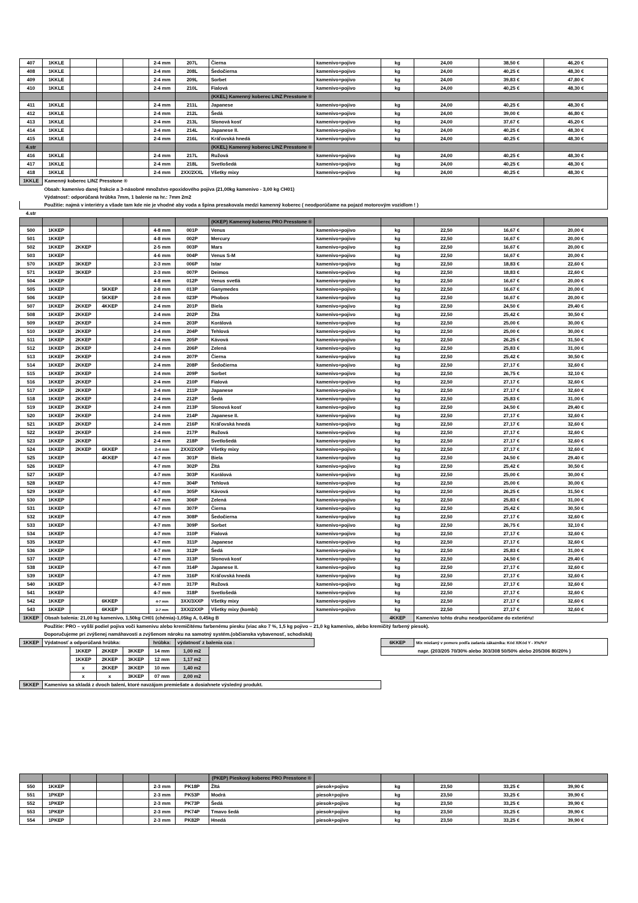| 407 | 1KKLE | | | | 2-4 mm | 207L | Čierna | kamenivo+pojivo | kg | 24,00 | 38,50 € | 46,20 € |
| 408 | 1KKLE | | | | 2-4 mm | 208L | Šedočierna | kamenivo+pojivo | kg | 24,00 | 40,25 € | 48,30 € |
| 409 | 1KKLE | | | | 2-4 mm | 209L | Sorbet | kamenivo+pojivo | kg | 24,00 | 39,83 € | 47,80 € |
| 410 | 1KKLE | | | | 2-4 mm | 210L | Fialová | kamenivo+pojivo | kg | 24,00 | 40,25 € | 48,30 € |
| | | | | | | | (KKEL) Kamenný koberec LINZ Presstone ® | | | | | |
| 411 | 1KKLE | | | | 2-4 mm | 211L | Japanese | kamenivo+pojivo | kg | 24,00 | 40,25 € | 48,30 € |
| 412 | 1KKLE | | | | 2-4 mm | 212L | Šedá | kamenivo+pojivo | kg | 24,00 | 39,00 € | 46,80 € |
| 413 | 1KKLE | | | | 2-4 mm | 213L | Slonová kosť | kamenivo+pojivo | kg | 24,00 | 37,67 € | 45,20 € |
| 414 | 1KKLE | | | | 2-4 mm | 214L | Japanese II. | kamenivo+pojivo | kg | 24,00 | 40,25 € | 48,30 € |
| 415 | 1KKLE | | | | 2-4 mm | 216L | Kráľovská hnedá | kamenivo+pojivo | kg | 24,00 | 40,25 € | 48,30 € |
| 4.str | | | | | | | (KKEL) Kamenný koberec LINZ Presstone ® | | | | | |
| 416 | 1KKLE | | | | 2-4 mm | 217L | Ružová | kamenivo+pojivo | kg | 24,00 | 40,25 € | 48,30 € |
| 417 | 1KKLE | | | | 2-4 mm | 218L | Svetlošedá | kamenivo+pojivo | kg | 24,00 | 40,25 € | 48,30 € |
| 418 | 1KKLE | | | | 2-4 mm | 2XX/2XXL | Všetky mixy | kamenivo+pojivo | kg | 24,00 | 40,25 € | 48,30 € |
| 1KKLE | Kamenný koberec LINZ Presstone ® | | | | | | | | | | | |
| | Obsah: kamenivo danej frakcie a 3-násobné množstvo epoxidového pojiva (21,00kg kamenivo - 3,00 kg CH01) | | | | | | | | | | | |
| | Výdatnosť: odporúčaná hrúbka 7mm, 1 balenie na hr.: 7mm 2m2 | | | | | | | | | | | |
| | Použitie: najmä v interiéry a všade tam kde nie je vhodné aby voda a špina presakovala medzi kamenný koberec ( neodporúčame na pojazd motorovým vozidlom ! ) | | | | | | | | | | | |
| 4.str | | | | | | | | | | | | |
| | | | | | | | (KKEP) Kamenný koberec PRO Presstone ® | | | | | |
| 500 | 1KKEP | | | | 4-8 mm | 001P | Venus | kamenivo+pojivo | kg | 22,50 | 16,67 € | 20,00 € |
| 501 | 1KKEP | | | | 4-8 mm | 002P | Mercury | kamenivo+pojivo | kg | 22,50 | 16,67 € | 20,00 € |
| 502 | 1KKEP | 2KKEP | | | 2-5 mm | 003P | Mars | kamenivo+pojivo | kg | 22,50 | 16,67 € | 20,00 € |
| 503 | 1KKEP | | | | 4-6 mm | 004P | Venus S-M | kamenivo+pojivo | kg | 22,50 | 16,67 € | 20,00 € |
| 570 | 1KKEP | 3KKEP | | | 2-3 mm | 006P | Istar | kamenivo+pojivo | kg | 22,50 | 18,83 € | 22,60 € |
| 571 | 1KKEP | 3KKEP | | | 2-3 mm | 007P | Deimos | kamenivo+pojivo | kg | 22,50 | 18,83 € | 22,60 € |
| 504 | 1KKEP | | | | 4-8 mm | 012P | Venus svetlá | kamenivo+pojivo | kg | 22,50 | 16,67 € | 20,00 € |
| 505 | 1KKEP | | 5KKEP | | 2-8 mm | 013P | Ganymedes | kamenivo+pojivo | kg | 22,50 | 16,67 € | 20,00 € |
| 506 | 1KKEP | | 5KKEP | | 2-8 mm | 023P | Phobos | kamenivo+pojivo | kg | 22,50 | 16,67 € | 20,00 € |
| 507 | 1KKEP | 2KKEP | 4KKEP | | 2-4 mm | 201P | Biela | kamenivo+pojivo | kg | 22,50 | 24,50 € | 29,40 € |
| 508 | 1KKEP | 2KKEP | | | 2-4 mm | 202P | Žltá | kamenivo+pojivo | kg | 22,50 | 25,42 € | 30,50 € |
| 509 | 1KKEP | 2KKEP | | | 2-4 mm | 203P | Korálová | kamenivo+pojivo | kg | 22,50 | 25,00 € | 30,00 € |
| 510 | 1KKEP | 2KKEP | | | 2-4 mm | 204P | Tehlová | kamenivo+pojivo | kg | 22,50 | 25,00 € | 30,00 € |
| 511 | 1KKEP | 2KKEP | | | 2-4 mm | 205P | Kávová | kamenivo+pojivo | kg | 22,50 | 26,25 € | 31,50 € |
| 512 | 1KKEP | 2KKEP | | | 2-4 mm | 206P | Zelená | kamenivo+pojivo | kg | 22,50 | 25,83 € | 31,00 € |
| 513 | 1KKEP | 2KKEP | | | 2-4 mm | 207P | Čierna | kamenivo+pojivo | kg | 22,50 | 25,42 € | 30,50 € |
| 514 | 1KKEP | 2KKEP | | | 2-4 mm | 208P | Šedočierna | kamenivo+pojivo | kg | 22,50 | 27,17 € | 32,60 € |
| 515 | 1KKEP | 2KKEP | | | 2-4 mm | 209P | Sorbet | kamenivo+pojivo | kg | 22,50 | 26,75 € | 32,10 € |
| 516 | 1KKEP | 2KKEP | | | 2-4 mm | 210P | Fialová | kamenivo+pojivo | kg | 22,50 | 27,17 € | 32,60 € |
| 517 | 1KKEP | 2KKEP | | | 2-4 mm | 211P | Japanese | kamenivo+pojivo | kg | 22,50 | 27,17 € | 32,60 € |
| 518 | 1KKEP | 2KKEP | | | 2-4 mm | 212P | Šedá | kamenivo+pojivo | kg | 22,50 | 25,83 € | 31,00 € |
| 519 | 1KKEP | 2KKEP | | | 2-4 mm | 213P | Slonová kosť | kamenivo+pojivo | kg | 22,50 | 24,50 € | 29,40 € |
| 520 | 1KKEP | 2KKEP | | | 2-4 mm | 214P | Japanese II. | kamenivo+pojivo | kg | 22,50 | 27,17 € | 32,60 € |
| 521 | 1KKEP | 2KKEP | | | 2-4 mm | 216P | Kráľovská hnedá | kamenivo+pojivo | kg | 22,50 | 27,17 € | 32,60 € |
| 522 | 1KKEP | 2KKEP | | | 2-4 mm | 217P | Ružová | kamenivo+pojivo | kg | 22,50 | 27,17 € | 32,60 € |
| 523 | 1KKEP | 2KKEP | | | 2-4 mm | 218P | Svetlošedá | kamenivo+pojivo | kg | 22,50 | 27,17 € | 32,60 € |
| 524 | 1KKEP | 2KKEP | 6KKEP | | 2-4 mm | 2XX/2XXP | Všetky mixy | kamenivo+pojivo | kg | 22,50 | 27,17 € | 32,60 € |
| 525 | 1KKEP | | 4KKEP | | 4-7 mm | 301P | Biela | kamenivo+pojivo | kg | 22,50 | 24,50 € | 29,40 € |
| 526 | 1KKEP | | | | 4-7 mm | 302P | Žltá | kamenivo+pojivo | kg | 22,50 | 25,42 € | 30,50 € |
| 527 | 1KKEP | | | | 4-7 mm | 303P | Korálová | kamenivo+pojivo | kg | 22,50 | 25,00 € | 30,00 € |
| 528 | 1KKEP | | | | 4-7 mm | 304P | Tehlová | kamenivo+pojivo | kg | 22,50 | 25,00 € | 30,00 € |
| 529 | 1KKEP | | | | 4-7 mm | 305P | Kávová | kamenivo+pojivo | kg | 22,50 | 26,25 € | 31,50 € |
| 530 | 1KKEP | | | | 4-7 mm | 306P | Zelená | kamenivo+pojivo | kg | 22,50 | 25,83 € | 31,00 € |
| 531 | 1KKEP | | | | 4-7 mm | 307P | Čierna | kamenivo+pojivo | kg | 22,50 | 25,42 € | 30,50 € |
| 532 | 1KKEP | | | | 4-7 mm | 308P | Šedočierna | kamenivo+pojivo | kg | 22,50 | 27,17 € | 32,60 € |
| 533 | 1KKEP | | | | 4-7 mm | 309P | Sorbet | kamenivo+pojivo | kg | 22,50 | 26,75 € | 32,10 € |
| 534 | 1KKEP | | | | 4-7 mm | 310P | Fialová | kamenivo+pojivo | kg | 22,50 | 27,17 € | 32,60 € |
| 535 | 1KKEP | | | | 4-7 mm | 311P | Japanese | kamenivo+pojivo | kg | 22,50 | 27,17 € | 32,60 € |
| 536 | 1KKEP | | | | 4-7 mm | 312P | Šedá | kamenivo+pojivo | kg | 22,50 | 25,83 € | 31,00 € |
| 537 | 1KKEP | | | | 4-7 mm | 313P | Slonová kosť | kamenivo+pojivo | kg | 22,50 | 24,50 € | 29,40 € |
| 538 | 1KKEP | | | | 4-7 mm | 314P | Japanese II. | kamenivo+pojivo | kg | 22,50 | 27,17 € | 32,60 € |
| 539 | 1KKEP | | | | 4-7 mm | 316P | Kráľovská hnedá | kamenivo+pojivo | kg | 22,50 | 27,17 € | 32,60 € |
| 540 | 1KKEP | | | | 4-7 mm | 317P | Ružová | kamenivo+pojivo | kg | 22,50 | 27,17 € | 32,60 € |
| 541 | 1KKEP | | | | 4-7 mm | 318P | Svetlošedá | kamenivo+pojivo | kg | 22,50 | 27,17 € | 32,60 € |
| 542 | 1KKEP | | 6KKEP | | 4-7 mm | 3XX/3XXP | Všetky mixy | kamenivo+pojivo | kg | 22,50 | 27,17 € | 32,60 € |
| 543 | 1KKEP | | 6KKEP | | 2-7 mm | 3XX/2XXP | Všetky mixy (kombi) | kamenivo+pojivo | kg | 22,50 | 27,17 € | 32,60 € |
| 1KKEP | Obsah balenia: 21,00 kg kamenivo, 1,50kg CH01 (chémia)-1,05kg A, 0,45kg B | | | | | | | | 4KKEP | Kamenivo tohto druhu neodporúčame do exteriéru! | | |
| | Použitie: PRO – vyšší podiel pojiva voči kamenivu alebo kremičitému farbenému piesku (viac ako 7 %, 1,5 kg pojivo – 21,0 kg kamenivo, alebo kremičitý farbený piesok). | | | | | | | | | | | |
| | Doporučujeme pri zvýšenej namáhavosti a zvýšenom nároku na samotný systém.(občianska vybavenosť, schodiská) | | | | | | | | | | | |
| 1KKEP | Výdatnosť a odporúčaná hrúbka: | | | | hrúbka: | výdatnosť z balenia cca : | | | 6KKEP | Mix miešaný v pomere podľa zadania zákazníka: Kód X/Kód Y - X%/%Y | | |
| | | 1KKEP | 2KKEP | 3KKEP | 14 mm | 1,00 m2 | | | napr. (203/205 70/30% alebo 303/308 50/50% alebo 205/306 80/20% ) | | | |
| | | 1KKEP | 2KKEP | 3KKEP | 12 mm | 1,17 m2 | | | | | | |
| | | x | 2KKEP | 3KKEP | 10 mm | 1,40 m2 | | | | | | |
| | | x | x | 3KKEP | 07 mm | 2,00 m2 | | | | | | |
| 5KKEP | Kamenivo sa skladá z dvoch balení, ktoré navzájom premiešate a dosiahnete výsledný produkt. | | | | | | | | | | | |
| | | | | | | | (PKEP) Pieskový koberec PRO Presstone ® | | | | | |
| 550 | 1KKEP | | | | 2-3 mm | PK18P | Žltá | piesok+pojivo | kg | 23,50 | 33,25 € | 39,90 € |
| 551 | 1PKEP | | | | 2-3 mm | PK53P | Modrá | piesok+pojivo | kg | 23,50 | 33,25 € | 39,90 € |
| 552 | 1PKEP | | | | 2-3 mm | PK73P | Šedá | piesok+pojivo | kg | 23,50 | 33,25 € | 39,90 € |
| 553 | 1PKEP | | | | 2-3 mm | PK74P | Tmavo šedá | piesok+pojivo | kg | 23,50 | 33,25 € | 39,90 € |
| 554 | 1PKEP | | | | 2-3 mm | PK82P | Hnedá | piesok+pojivo | kg | 23,50 | 33,25 € | 39,90 € |